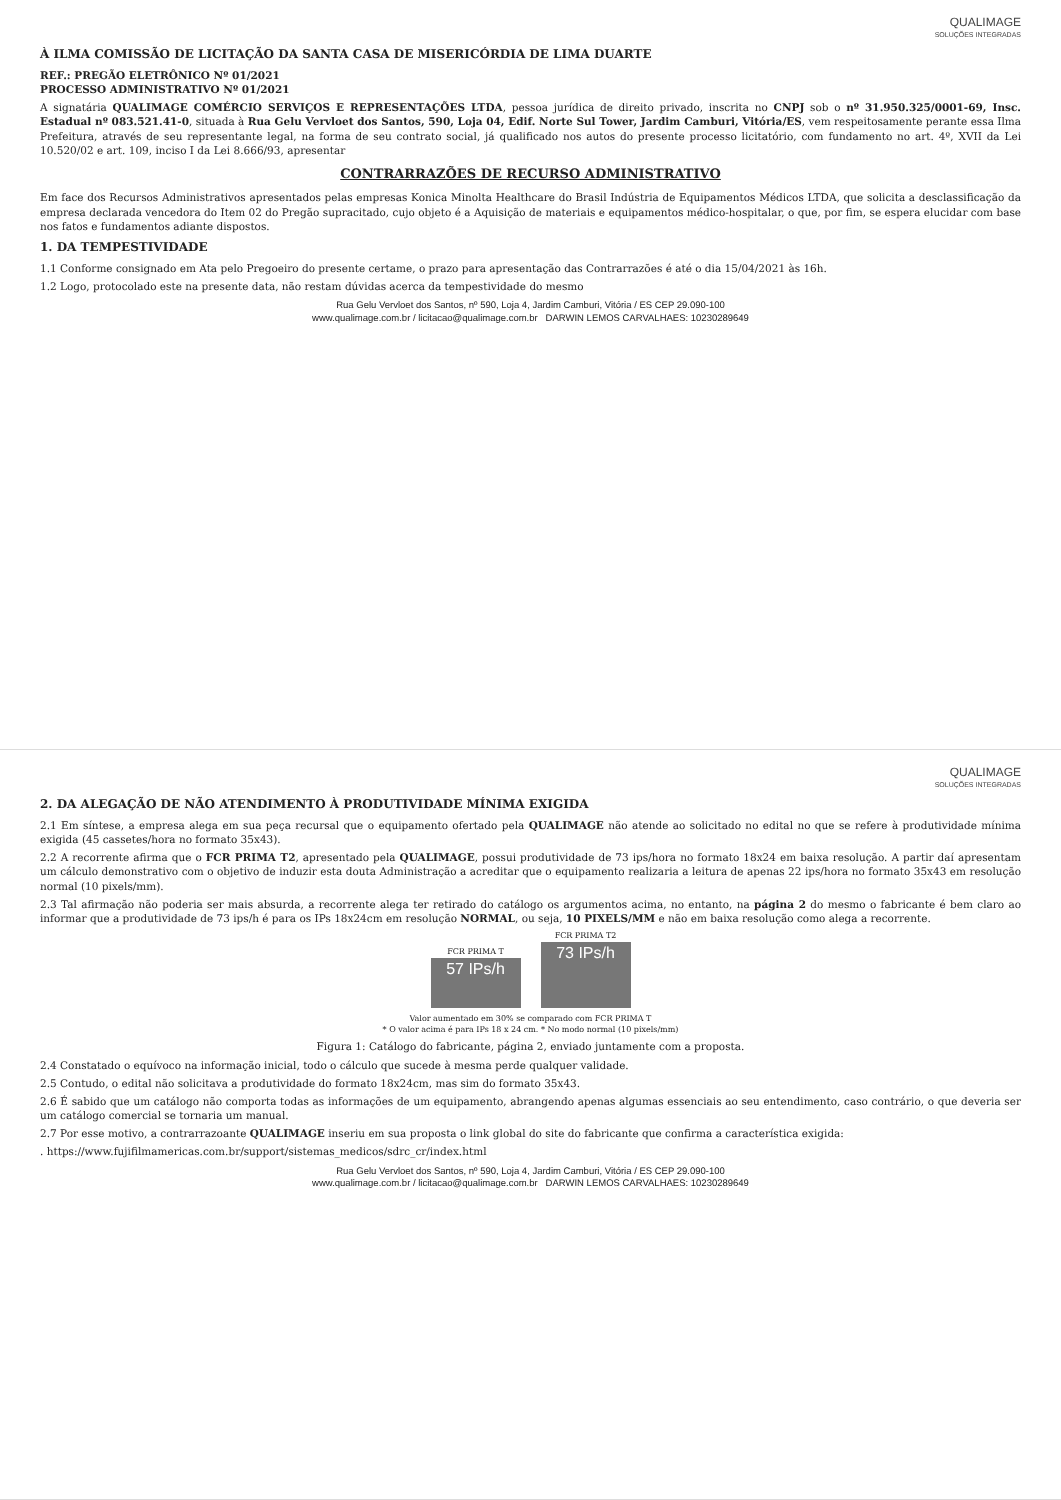QUALIMAGE
SOLUÇÕES INTEGRADAS
À ILMA COMISSÃO DE LICITAÇÃO DA SANTA CASA DE MISERICÓRDIA DE LIMA DUARTE
REF.: PREGÃO ELETRÔNICO Nº 01/2021
PROCESSO ADMINISTRATIVO Nº 01/2021
A signatária QUALIMAGE COMÉRCIO SERVIÇOS E REPRESENTAÇÕES LTDA, pessoa jurídica de direito privado, inscrita no CNPJ sob o nº 31.950.325/0001-69, Insc. Estadual nº 083.521.41-0, situada à Rua Gelu Vervloet dos Santos, 590, Loja 04, Edif. Norte Sul Tower, Jardim Camburi, Vitória/ES, vem respeitosamente perante essa Ilma Prefeitura, através de seu representante legal, na forma de seu contrato social, já qualificado nos autos do presente processo licitatório, com fundamento no art. 4º, XVII da Lei 10.520/02 e art. 109, inciso I da Lei 8.666/93, apresentar
CONTRARRAZÕES DE RECURSO ADMINISTRATIVO
Em face dos Recursos Administrativos apresentados pelas empresas Konica Minolta Healthcare do Brasil Indústria de Equipamentos Médicos LTDA, que solicita a desclassificação da empresa declarada vencedora do Item 02 do Pregão supracitado, cujo objeto é a Aquisição de materiais e equipamentos médico-hospitalar, o que, por fim, se espera elucidar com base nos fatos e fundamentos adiante dispostos.
1. DA TEMPESTIVIDADE
1.1 Conforme consignado em Ata pelo Pregoeiro do presente certame, o prazo para apresentação das Contrarrazões é até o dia 15/04/2021 às 16h.
1.2 Logo, protocolado este na presente data, não restam dúvidas acerca da tempestividade do mesmo
Rua Gelu Vervloet dos Santos, nº 590, Loja 4, Jardim Camburi, Vitória / ES CEP 29.090-100
www.qualimage.com.br / licitacao@qualimage.com.br DARWIN LEMOS CARVALHAES: 10230289649
QUALIMAGE
SOLUÇÕES INTEGRADAS
2. DA ALEGAÇÃO DE NÃO ATENDIMENTO À PRODUTIVIDADE MÍNIMA EXIGIDA
2.1 Em síntese, a empresa alega em sua peça recursal que o equipamento ofertado pela QUALIMAGE não atende ao solicitado no edital no que se refere à produtividade mínima exigida (45 cassetes/hora no formato 35x43).
2.2 A recorrente afirma que o FCR PRIMA T2, apresentado pela QUALIMAGE, possui produtividade de 73 ips/hora no formato 18x24 em baixa resolução. A partir daí apresentam um cálculo demonstrativo com o objetivo de induzir esta douta Administração a acreditar que o equipamento realizaria a leitura de apenas 22 ips/hora no formato 35x43 em resolução normal (10 pixels/mm).
2.3 Tal afirmação não poderia ser mais absurda, a recorrente alega ter retirado do catálogo os argumentos acima, no entanto, na página 2 do mesmo o fabricante é bem claro ao informar que a produtividade de 73 ips/h é para os IPs 18x24cm em resolução NORMAL, ou seja, 10 PIXELS/MM e não em baixa resolução como alega a recorrente.
FCR PRIMA T
57 IPs/h
FCR PRIMA T2
73 IPs/h
Valor aumentado em 30% se comparado com FCR PRIMA T
* O valor acima é para IPs 18 x 24 cm. * No modo normal (10 pixels/mm)
Figura 1: Catálogo do fabricante, página 2, enviado juntamente com a proposta.
2.4 Constatado o equívoco na informação inicial, todo o cálculo que sucede à mesma perde qualquer validade.
2.5 Contudo, o edital não solicitava a produtividade do formato 18x24cm, mas sim do formato 35x43.
2.6 É sabido que um catálogo não comporta todas as informações de um equipamento, abrangendo apenas algumas essenciais ao seu entendimento, caso contrário, o que deveria ser um catálogo comercial se tornaria um manual.
2.7 Por esse motivo, a contrarrazoante QUALIMAGE inseriu em sua proposta o link global do site do fabricante que confirma a característica exigida:
. https://www.fujifilmamericas.com.br/support/sistemas_medicos/sdrc_cr/index.html
Rua Gelu Vervloet dos Santos, nº 590, Loja 4, Jardim Camburi, Vitória / ES CEP 29.090-100
www.qualimage.com.br / licitacao@qualimage.com.br DARWIN LEMOS CARVALHAES: 10230289649